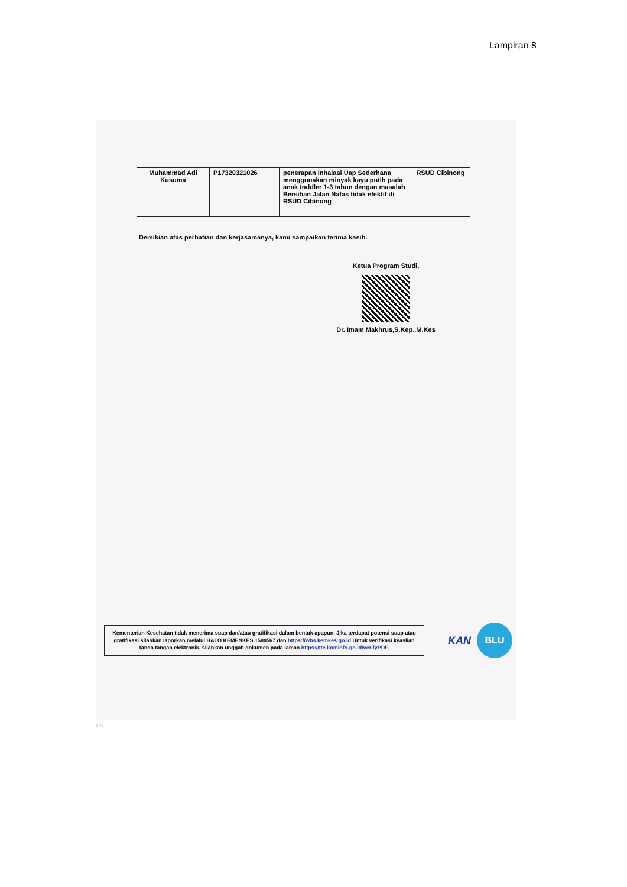Lampiran 8
| Muhammad Adi Kusuma | P17320321026 | penerapan Inhalasi Uap Sederhana menggunakan minyak kayu putih pada anak toddler 1-3 tahun dengan masalah Bersihan Jalan Nafas tidak efektif di RSUD Cibinong | RSUD Cibinong |
Demikian atas perhatian dan kerjasamanya, kami sampaikan terima kasih.
Ketua Program Studi,
Dr. Imam Makhrus,S.Kep..M.Kes
Kementerian Kesehatan tidak menerima suap dan/atau gratifikasi dalam bentuk apapun. Jika terdapat potensi suap atau gratifikasi silahkan laporkan melalui HALO KEMENKES 1500567 dan https://wbs.kemkes.go.id Untuk verifikasi keaslian tanda tangan elektronik, silahkan unggah dokumen pada laman https://tte.kominfo.go.id/verifyPDF.
KAN
BLU
CS